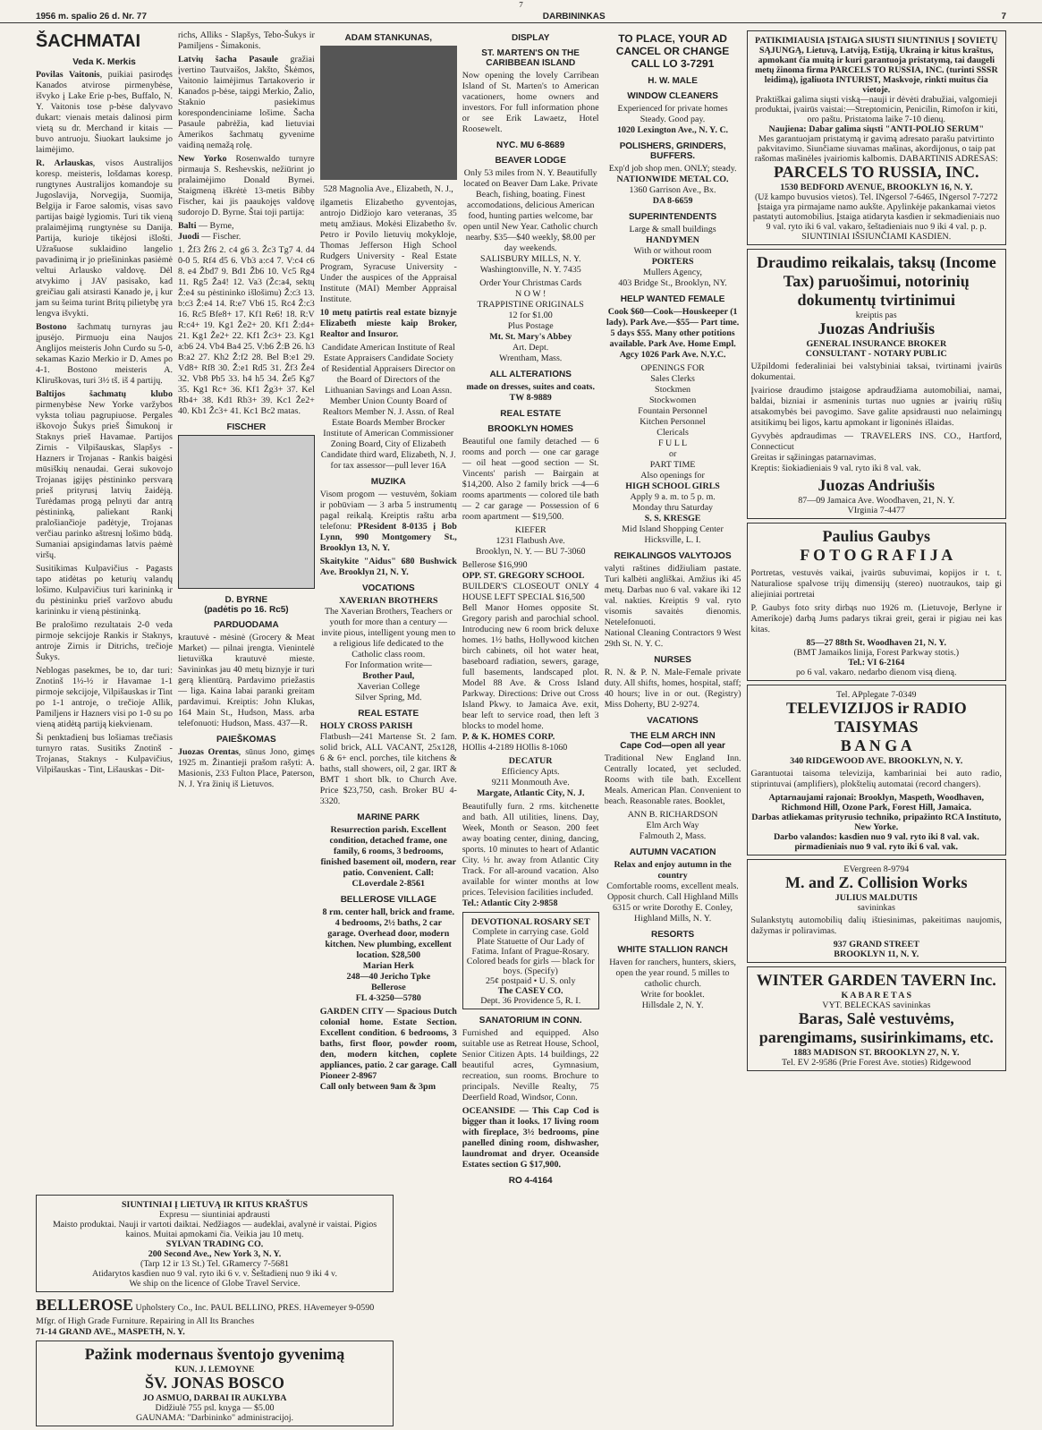7
1956 m. spalio 26 d. Nr. 77 DARBININKAS 7
ŠACHMATAI
Veda K. Merkis
Povilas Vaitonis, puikiai pasirodęs Kanados atvirose pirmenybėse, išvyko į Lake Erie p-bes, Buffalo, N. Y. Vaitonis tose p-bėse dalyvavo dukart: vienais metais dalinosi pirm vietą su dr. Merchand ir kitais — buvo antruoju. Šiuokart lauksime jo laimėjimo.
R. Arlauskas, visos Australijos koresp. meisteris, lošdamas koresp. rungtynes Australijos komandoje su Jugoslavija, Norvegija, Suomija, Belgija ir Faroe salomis, visas savo partijas baigė lygiomis. Turi tik vieną pralaimėjimą rungtynėse su Danija. Partija, kurioje tikėjosi išlošti. Užrašuose suklaidino langelio pavadinimą ir jo priešininkas pasiėmė veltui Arlausko valdovę. Dėl atvykimo į JAV pasisako, kad greičiau gali atsirasti Kanado je, į kur jam su šeima turint Britų pilietybę yra lengva išvykti.
Bostono šachmatų turnyras jau įpusėjo. Pirmuoju eina Naujos Anglijos meisteris John Curdo su 5-0, sekamas Kazio Merkio ir D. Ames po 4-1. Bostono meisteris A. Kliruškovas, turi 3½ tš. iš 4 partijų.
Baltijos šachmatų klubo pirmenybėse New Yorke varžybos vyksta toliau pagrupiuose. Pergales iškovojo Šukys prieš Šimukonį ir Staknys prieš Havamae. Partijos Zirnis - Vilpišauskas, Slapšys - Hazners ir Trojanas - Rankis baigėsi mūsiškių nenaudai. Gerai sukovojo Trojanas įgijęs pėstininko persvarą prieš prityrusį latvių žaidėją. Turėdamas progą pelnyti dar antrą pėstininką, paliekant Rankį pralošiančioje padėtyje, Trojanas verčiau parinko aštresnį lošimo būdą. Sumaniai apsigindamas latvis paėmė viršų.
Susitikimas Kulpavičius - Pagasts tapo atidėtas po keturių valandų lošimo. Kulpavičius turi karininką ir du pėstininku prieš varžovo abudu karininku ir vieną pėstininką.
Be pralošimo rezultatais 2-0 veda pirmoje sekcijoje Rankis ir Staknys, antroje Zirnis ir Ditrichs, trečioje Šukys.
Neblogas pasekmes, be to, dar turi: Znotinš 1½-½ ir Havamae 1-1 pirmoje sekcijoje, Vilpišauskas ir Tint po 1-1 antroje, o trečioje Allik, Pamiljens ir Hazners visi po 1-0 su po vieną atidėtą partiją kiekvienam.
Ši penktadienį bus lošiamas trečiasis turnyro ratas. Susitiks Znotinš - Trojanas, Staknys - Kulpavičius, Vilpišauskas - Tint, Lišauskas - Dit-
richs, Alliks - Slapšys, Tebo-Šukys ir Pamiljens - Šimakonis.
Latvių šacha Pasaule gražiai įvertino Tautvaišos, Jakšto, Škėmos, Vaitonio laimėjimus Tartakoverio ir Kanados p-bėse, taipgi Merkio, Žalio, Staknio pasiekimus korespondenciniame lošime. Šacha Pasaule pabrėžia, kad lietuviai Amerikos šachmatų gyvenime vaidiną nemažą rolę.
New Yorko Rosenwaldo turnyre pirmauja S. Reshevskis, nežiūrint jo pralaimėjimo Donald Byrnei. Staigmeną iškrėtė 13-metis Bibby Fischer, kai jis paaukojęs valdovę sudorojo D. Byrne. Štai toji partija:
Balti — Byrne,
Juodi — Fischer.
1. Žf3 Žf6 2. c4 g6 3. Žc3 Tg7 4. d4 0-0 5. Rf4 d5 6. Vb3 a:c4 7. V:c4 c6 8. e4 Žbd7 9. Bd1 Žb6 10. Vc5 Rg4 11. Rg5 Ža4! 12. Va3 (Žc:a4, sektų Ž:e4 su pėstininko išlošimu) Ž:c3 13. b:c3 Ž:e4 14. R:e7 Vb6 15. Rc4 Ž:c3 16. Rc5 Bfe8+ 17. Kf1 Re6! 18. R:V R:c4+ 19. Kg1 Že2+ 20. Kf1 Ž:d4+ 21. Kg1 Že2+ 22. Kf1 Žc3+ 23. Kg1 a:b6 24. Vb4 Ba4 25. V:b6 Ž:B 26. h3 B:a2 27. Kh2 Ž:f2 28. Bel B:e1 29. Vd8+ Rf8 30. Ž:e1 Rd5 31. Žf3 Že4 32. Vb8 Pb5 33. h4 h5 34. Že5 Kg7 35. Kg1 Rc+ 36. Kf1 Žg3+ 37. Kel Rb4+ 38. Kd1 Rb3+ 39. Kc1 Že2+ 40. Kb1 Žc3+ 41. Kc1 Bc2 matas.
FISCHER
D. BYRNE
(padėtis po 16. Rc5)
PARDUODAMA
krautuvė - mėsinė (Grocery & Meat Market) — pilnai įrengta. Vienintelė lietuviška krautuvė mieste. Savininkas jau 40 metų biznyje ir turi gerą klientūrą. Pardavimo priežastis — liga. Kaina labai paranki greitam pardavimui. Kreiptis: John Klukas, 164 Main St., Hudson, Mass. arba telefonuoti: Hudson, Mass. 437—R.
PAIEŠKOMAS
Juozas Orentas, sūnus Jono, gimęs 1925 m. Žinantieji prašom rašyti: A. Masionis, 233 Fulton Place, Paterson, N. J. Yra žinių iš Lietuvos.
ADAM STANKUNAS,
528 Magnolia Ave., Elizabeth, N. J.,
ilgametis Elizabetho gyventojas, antrojo Didžiojo karo veteranas, 35 metų amžiaus. Mokėsi Elizabetho šv. Petro ir Povilo lietuvių mokykloje, Thomas Jefferson High School Rudgers University - Real Estate Program, Syracuse University - Under the auspices of the Appraisal Institute (MAI) Member Appraisal Institute.
10 metų patirtis real estate biznyje Elizabeth mieste kaip Broker, Realtor and Insuror.
Candidate American Institute of Real Estate Appraisers Candidate Society of Residential Appraisers Director on the Board of Directors of the Lithuanian Savings and Loan Assn. Member Union County Board of Realtors Member N. J. Assn. of Real Estate Boards Member Brocker Institute of American Commissioner Zoning Board, City of Elizabeth Candidate third ward, Elizabeth, N. J. for tax assessor—pull lever 16A
MUZIKA
Visom progom — vestuvėm, šokiam ir pobūviam — 3 arba 5 instrumentų pagal reikalą. Kreiptis raštu arba telefonu: PResident 8-0135 į Bob Lynn, 990 Montgomery St., Brooklyn 13, N. Y.
Skaitykite "Aidus" 680 Bushwick Ave. Brooklyn 21, N. Y.
VOCATIONS
XAVERIAN BROTHERS
The Xaverian Brothers, Teachers or youth for more than a century — invite pious, intelligent young men to a religious life dedicated to the Catholic class room.
For Information write—
Brother Paul,
Xaverian College
Silver Spring, Md.
REAL ESTATE
HOLY CROSS PARISH
Flatbush—241 Martense St. 2 fam. solid brick, ALL VACANT, 25x128, 6 & 6+ encl. porches, tile kitchens & baths, stall showers, oil, 2 gar. IRT & BMT 1 short blk. to Church Ave. Price $23,750, cash. Broker BU 4-3320.
MARINE PARK
Resurrection parish. Excellent condition, detached frame, one family, 6 rooms, 3 bedrooms, finished basement oil, modern, rear patio. Convenient. Call: CLoverdale 2-8561
BELLEROSE VILLAGE
8 rm. center hall, brick and frame. 4 bedrooms, 2½ baths, 2 car garage. Overhead door, modern kitchen. New plumbing, excellent location. $28,500
Marian Herk
248—40 Jericho Tpke
Bellerose
FL 4-3250—5780
GARDEN CITY — Spacious Dutch colonial home. Estate Section. Excellent condition. 6 bedrooms, 3 baths, first floor, powder room, den, modern kitchen, coplete appliances, patio. 2 car garage. Call Pioneer 2-8967
Call only between 9am & 3pm
DISPLAY
ST. MARTEN'S ON THE CARIBBEAN ISLAND
Now opening the lovely Carribean Island of St. Marten's to American vacationers, home owners and investors. For full information phone or see Erik Lawaetz, Hotel Roosewelt.
NYC. MU 6-8689
BEAVER LODGE
Only 53 miles from N. Y. Beautifully located on Beaver Dam Lake. Private Beach, fishing, boating. Finest accomodations, delicious American food, hunting parties welcome, bar open until New Year. Catholic church nearby. $35—$40 weekly, $8.00 per day weekends.
SALISBURY MILLS, N. Y.
Washingtonville, N. Y. 7435
Order Your Christmas Cards
N O W !
TRAPPISTINE ORIGINALS
12 for $1.00
Plus Postage
Mt. St. Mary's Abbey
Art. Dept.
Wrentham, Mass.
ALL ALTERATIONS
made on dresses, suites and coats.
TW 8-9889
REAL ESTATE
BROOKLYN HOMES
Beautiful one family detached — 6 rooms and porch — one car garage — oil heat —good section — St. Vincents' parish — Bairgain at $14,200. Also 2 family brick —4—6 rooms apartments — colored tile bath — 2 car garage — Possession of 6 room apartment — $19,500.
KIEFER
1231 Flatbush Ave.
Brooklyn, N. Y. — BU 7-3060
Bellerose $16,990
OPP. ST. GREGORY SCHOOL
BUILDER'S CLOSEOUT ONLY 4 HOUSE LEFT SPECIAL $16,500
Bell Manor Homes opposite St. Gregory parish and parochial school. Introducing new 6 room brick deluxe homes. 1½ baths, Hollywood kitchen birch cabinets, oil hot water heat, baseboard radiation, sewers, garage, full basements, landscaped plot. Model 88 Ave. & Cross Island Parkway. Directions: Drive out Cross Island Pkwy. to Jamaica Ave. exit, bear left to service road, then left 3 blocks to model home.
P. & K. HOMES CORP.
HOllis 4-2189 HOllis 8-1060
DECATUR
Efficiency Apts.
9211 Monmouth Ave.
Margate, Atlantic City, N. J.
Beautifully furn. 2 rms. kitchenette and bath. All utilities, linens. Day, Week, Month or Season. 200 feet away boating center, dining, dancing, sports. 10 minutes to heart of Atlantic City. ½ hr. away from Atlantic City Track. For all-around vacation. Also available for winter months at low prices. Television facilities included.
Tel.: Atlantic City 2-9858
DEVOTIONAL ROSARY SET
Complete in carrying case. Gold Plate Statuette of Our Lady of Fatima. Infant of Prague-Rosary. Colored beads for girls — black for boys. (Specify)
25¢ postpaid • U. S. only
The CASEY CO.
Dept. 36 Providence 5, R. I.
SANATORIUM IN CONN.
Furnished and equipped. Also suitable use as Retreat House, School, Senior Citizen Apts. 14 buildings, 22 beautiful acres, Gymnasium, recreation, sun rooms. Brochure to principals. Neville Realty, 75 Deerfield Road, Windsor, Conn.
OCEANSIDE — This Cap Cod is bigger than it looks. 17 living room with fireplace, 3½ bedrooms, pine panelled dining room, dishwasher, laundromat and dryer. Oceanside Estates section G $17,900.
RO 4-4164
TO PLACE, YOUR AD CANCEL OR CHANGE CALL LO 3-7291
H. W. MALE
WINDOW CLEANERS
Experienced for private homes Steady. Good pay.
1020 Lexington Ave., N. Y. C.
POLISHERS, GRINDERS, BUFFERS.
Exp'd job shop men. ONLY; steady.
NATIONWIDE METAL CO.
1360 Garrison Ave., Bx.
DA 8-6659
SUPERINTENDENTS
Large & small buildings
HANDYMEN
With or without room
PORTERS
Mullers Agency,
403 Bridge St., Brooklyn, NY.
HELP WANTED FEMALE
Cook $60—Cook—Houskeeper (1 lady). Park Ave.—$55— Part time. 5 days $55. Many other potitions available. Park Ave. Home Empl. Agcy 1026 Park Ave. N.Y.C.
OPENINGS FOR
Sales Clerks
Stockmen
Stockwomen
Fountain Personnel
Kitchen Personnel
Clericals
F U L L
or
PART TIME
Also openings for
HIGH SCHOOL GIRLS
Apply 9 a. m. to 5 p. m.
Monday thru Saturday
S. S. KRESGE
Mid Island Shopping Center
Hicksville, L. I.
REIKALINGOS VALYTOJOS
valyti raštines didžiuliam pastate. Turi kalbėti angliškai. Amžius iki 45 metų. Darbas nuo 6 val. vakare iki 12 val. nakties. Kreiptis 9 val. ryto visomis savaitės dienomis. Netelefonuoti.
National Cleaning Contractors 9 West 29th St. N. Y. C.
NURSES
R. N. & P. N. Male-Female private duty. All shifts, homes, hospital, staff; 40 hours; live in or out. (Registry) Miss Doherty, BU 2-9274.
VACATIONS
THE ELM ARCH INN
Cape Cod—open all year
Traditional New England Inn. Centrally located, yet secluded. Rooms with tile bath. Excellent Meals. American Plan. Convenient to beach. Reasonable rates. Booklet,
ANN B. RICHARDSON
Elm Arch Way
Falmouth 2, Mass.
AUTUMN VACATION
Relax and enjoy autumn in the country
Comfortable rooms, excellent meals. Opposit church. Call Highland Mills 6315 or write Dorothy E. Conley, Highland Mills, N. Y.
RESORTS
WHITE STALLION RANCH
Haven for ranchers, hunters, skiers, open the year round. 5 milles to catholic church.
Write for booklet.
Hillsdale 2, N. Y.
PATIKIMIAUSIA ĮSTAIGA SIUSTI SIUNTINIUS Į SOVIETŲ SĄJUNGĄ, Lietuvą, Latviją, Estiją, Ukrainą ir kitus kraštus, apmokant čia muitą ir kuri garantuoja pristatymą, tai daugeli metų žinoma firma PARCELS TO RUSSIA, INC. (turinti SSSR leidimą), įgaliuota INTURIST, Maskvoje, rinkti muitus čia vietoje.
Praktiškai galima siųsti viską—nauji ir dėvėti drabužiai, valgomieji produktai, įvairūs vaistai:—Streptomicin, Penicilin, Rimofon ir kiti, oro paštu. Pristatoma laike 7-10 dienų.
Naujiena: Dabar galima siųsti "ANTI-POLIO SERUM"
Mes garantuojam pristatymą ir gavimą adresato parašu patvirtinto pakvitavimo. Siunčiame siuvamas mašinas, akordijonus, o taip pat rašomas mašinėles įvairiomis kalbomis. DABARTINIS ADRESAS:
PARCELS TO RUSSIA, INC.
1530 BEDFORD AVENUE, BROOKLYN 16, N. Y.
(Už kampo buvusios vietos). Tel. INgersol 7-6465, INgersol 7-7272
Įstaiga yra pirmajame namo aukšte. Apylinkėje pakankamai vietos pastatyti automobilius. Įstaiga atidaryta kasdien ir sekmadieniais nuo 9 val. ryto iki 6 val. vakaro, šeštadieniais nuo 9 iki 4 val. p. p.
SIUNTINIAI IŠSIUNČIAMI KASDIEN.
Draudimo reikalais, taksų (Income Tax) paruošimui, notorinių dokumentų tvirtinimui
kreiptis pas
Juozas Andriušis
GENERAL INSURANCE BROKER
CONSULTANT - NOTARY PUBLIC
Užpildomi federaliniai bei valstybiniai taksai, tvirtinami įvairūs dokumentai.
Įvairiose draudimo įstaigose apdraudžiama automobiliai, namai, baldai, bizniai ir asmeninis turtas nuo ugnies ar įvairių rūšių atsakomybės bei pavogimo. Save galite apsidrausti nuo nelaimingų atsitikimų bei ligos, kartu apmokant ir ligoninės išlaidas.
Gyvybės apdraudimas — TRAVELERS INS. CO., Hartford, Connecticut
Greitas ir sąžiningas patarnavimas.
Kreptis: šiokiadieniais 9 val. ryto iki 8 val. vak.
Juozas Andriušis
87—09 Jamaica Ave. Woodhaven, 21, N. Y.
VIrginia 7-4477
Paulius Gaubys
F O T O G R A F I J A
Portretas, vestuvės vaikai, įvairūs subuvimai, kopijos ir t. t. Naturaliose spalvose trijų dimensijų (stereo) nuotraukos, taip gi aliejiniai portretai
P. Gaubys foto srity dirbąs nuo 1926 m. (Lietuvoje, Berlyne ir Amerikoje) darbą Jums padarys tikrai greit, gerai ir pigiau nei kas kitas.
85—27 88th St. Woodhaven 21, N. Y.
(BMT Jamaikos linija, Forest Parkway stotis.)
Tel.: VI 6-2164
po 6 val. vakaro. nedarbo dienom visą dieną.
Tel. APplegate 7-0349
TELEVIZIJOS ir RADIO TAISYMAS
B A N G A
340 RIDGEWOOD AVE. BROOKLYN, N. Y.
Garantuotai taisoma televizija, kambariniai bei auto radio, stiprintuvai (amplifiers), plokštelių automatai (record changers).
Aptarnaujami rajonai: Brooklyn, Maspeth, Woodhaven, Richmond Hill, Ozone Park, Forest Hill, Jamaica.
Darbas atliekamas prityrusio techniko, pripažinto RCA Instituto, New Yorke.
Darbo valandos: kasdien nuo 9 val. ryto iki 8 val. vak. pirmadieniais nuo 9 val. ryto iki 6 val. vak.
EVergreen 8-9794
M. and Z. Collision Works
JULIUS MALDUTIS
savininkas
Sulankstytų automobilių dalių ištiesinimas, pakeitimas naujomis, dažymas ir poliravimas.
937 GRAND STREET
BROOKLYN 11, N. Y.
WINTER GARDEN TAVERN Inc.
K A B A R E T A S
VYT. BELECKAS savininkas
Baras, Salė vestuvėms, parengimams, susirinkimams, etc.
1883 MADISON ST. BROOKLYN 27, N. Y.
Tel. EV 2-9586 (Prie Forest Ave. stoties) Ridgewood
SIUNTINIAI Į LIETUVĄ IR KITUS KRAŠTUS
Expresu — siuntiniai apdrausti
Maisto produktai. Nauji ir vartoti daiktai. Nedžiagos — audeklai, avalynė ir vaistai. Pigios kainos. Muitai apmokami čia. Veikia jau 10 metų.
SYLVAN TRADING CO.
200 Second Ave., New York 3, N. Y.
(Tarp 12 ir 13 St.) Tel. GRamercy 7-5681
Atidarytos kasdien nuo 9 val. ryto iki 6 v. v. Šeštadienį nuo 9 iki 4 v.
We ship on the licence of Globe Travel Service.
BELLEROSE Upholstery Co., Inc. PAUL BELLINO, PRES. HAvemeyer 9-0590
Mfgr. of High Grade Furniture. Repairing in All Its Branches
71-14 GRAND AVE., MASPETH, N. Y.
Pažink modernaus šventojo gyvenimą
KUN. J. LEMOYNE
ŠV. JONAS BOSCO
JO ASMUO, DARBAI IR AUKLYBA
Didžiulė 755 psl. knyga — $5.00
GAUNAMA: "Darbininko" administracijoj.